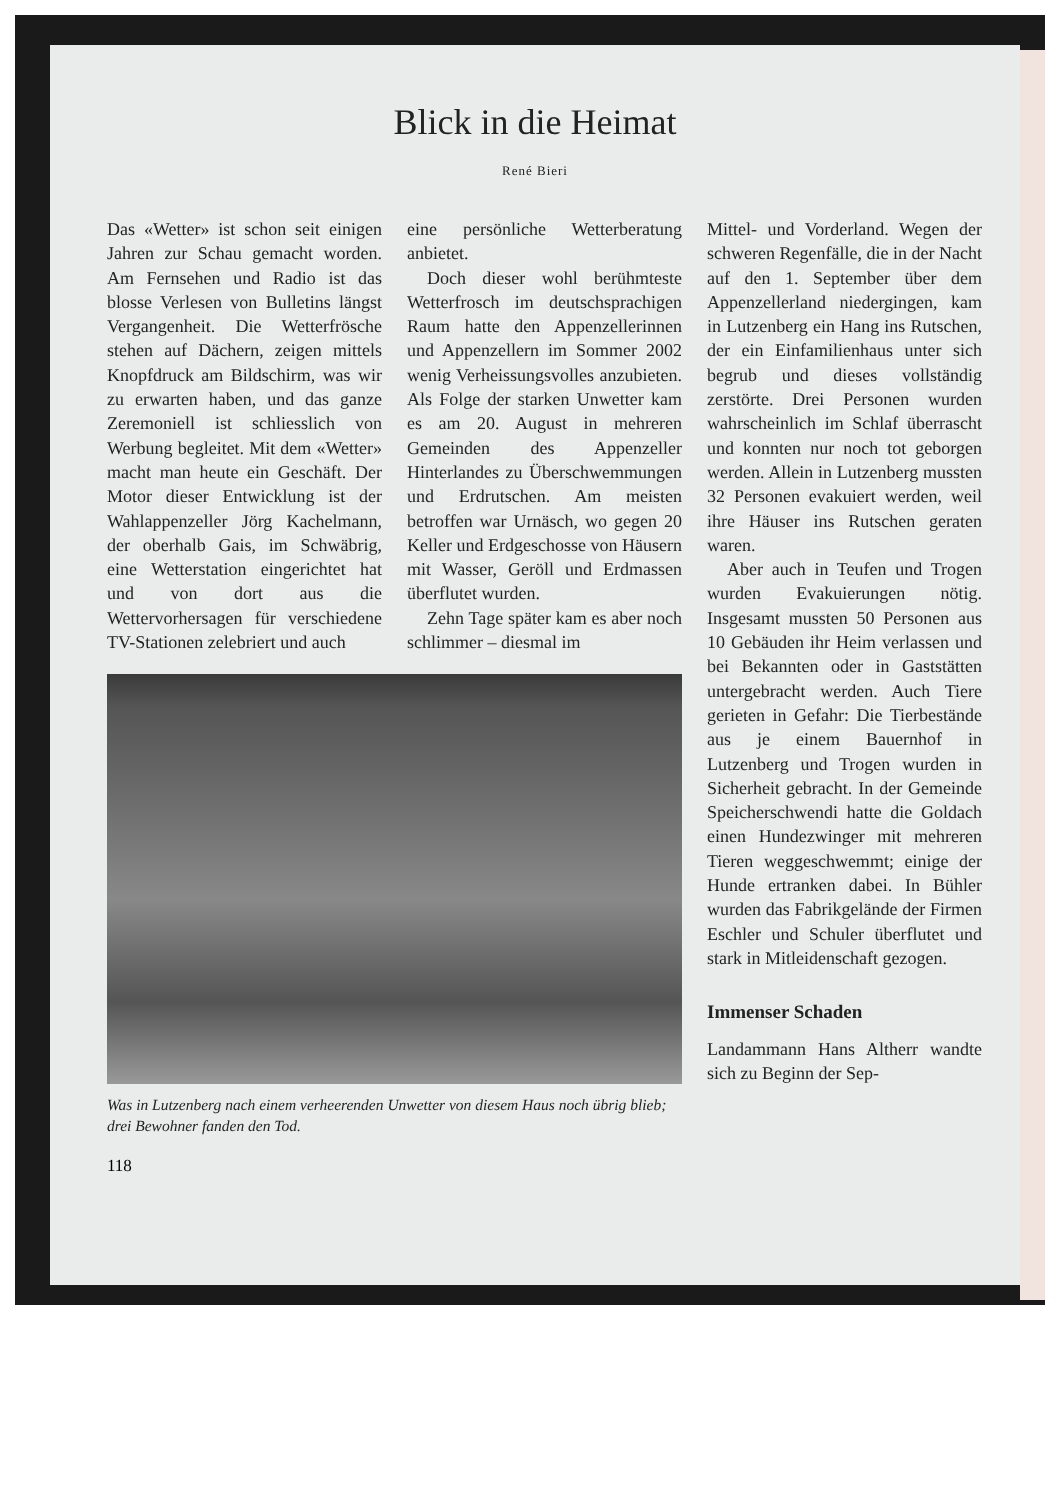Blick in die Heimat
René Bieri
Das «Wetter» ist schon seit einigen Jahren zur Schau gemacht worden. Am Fernsehen und Radio ist das blosse Verlesen von Bulletins längst Vergangenheit. Die Wetterfrösche stehen auf Dächern, zeigen mittels Knopfdruck am Bildschirm, was wir zu erwarten haben, und das ganze Zeremoniell ist schliesslich von Werbung begleitet. Mit dem «Wetter» macht man heute ein Geschäft. Der Motor dieser Entwicklung ist der Wahlappenzeller Jörg Kachelmann, der oberhalb Gais, im Schwäbrig, eine Wetterstation eingerichtet hat und von dort aus die Wettervorhersagen für verschiedene TV-Stationen zelebriert und auch
eine persönliche Wetterberatung anbietet.
Doch dieser wohl berühmteste Wetterfrosch im deutschsprachigen Raum hatte den Appenzellerinnen und Appenzellern im Sommer 2002 wenig Verheissungsvolles anzubieten. Als Folge der starken Unwetter kam es am 20. August in mehreren Gemeinden des Appenzeller Hinterlandes zu Überschwemmungen und Erdrutschen. Am meisten betroffen war Urnäsch, wo gegen 20 Keller und Erdgeschosse von Häusern mit Wasser, Geröll und Erdmassen überflutet wurden.
Zehn Tage später kam es aber noch schlimmer – diesmal im
Was in Lutzenberg nach einem verheerenden Unwetter von diesem Haus noch übrig blieb; drei Bewohner fanden den Tod.
118
Mittel- und Vorderland. Wegen der schweren Regenfälle, die in der Nacht auf den 1. September über dem Appenzellerland niedergingen, kam in Lutzenberg ein Hang ins Rutschen, der ein Einfamilienhaus unter sich begrub und dieses vollständig zerstörte. Drei Personen wurden wahrscheinlich im Schlaf überrascht und konnten nur noch tot geborgen werden. Allein in Lutzenberg mussten 32 Personen evakuiert werden, weil ihre Häuser ins Rutschen geraten waren.
Aber auch in Teufen und Trogen wurden Evakuierungen nötig. Insgesamt mussten 50 Personen aus 10 Gebäuden ihr Heim verlassen und bei Bekannten oder in Gaststätten untergebracht werden. Auch Tiere gerieten in Gefahr: Die Tierbestände aus je einem Bauernhof in Lutzenberg und Trogen wurden in Sicherheit gebracht. In der Gemeinde Speicherschwendi hatte die Goldach einen Hundezwinger mit mehreren Tieren weggeschwemmt; einige der Hunde ertranken dabei. In Bühler wurden das Fabrikgelände der Firmen Eschler und Schuler überflutet und stark in Mitleidenschaft gezogen.
Immenser Schaden
Landammann Hans Altherr wandte sich zu Beginn der Sep-